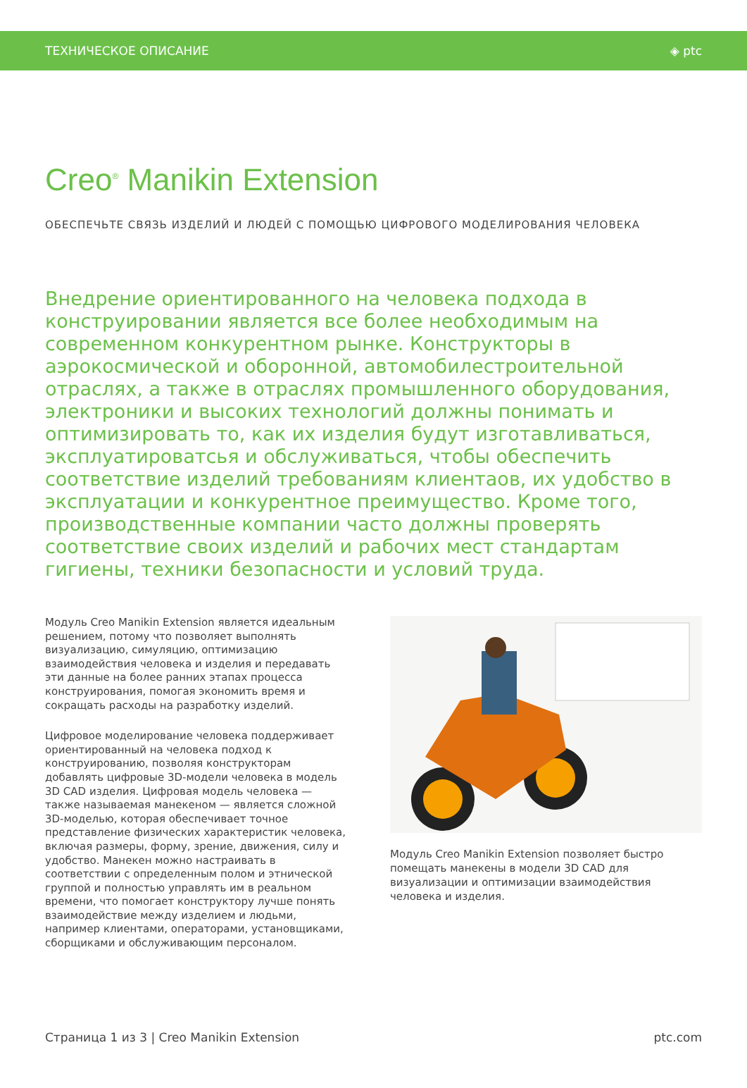ТЕХНИЧЕСКОЕ ОПИСАНИЕ ◈ ptc
Creo<sup>®</sup> Manikin Extension
ОБЕСПЕЧЬТЕ СВЯЗЬ ИЗДЕЛИЙ И ЛЮДЕЙ С ПОМОЩЬЮ ЦИФРОВОГО МОДЕЛИРОВАНИЯ ЧЕЛОВЕКА
Внедрение ориентированного на человека подхода в конструировании является все более необходимым на современном конкурентном рынке. Конструкторы в аэрокосмической и оборонной, автомобилестроительной отраслях, а также в отраслях промышленного оборудования, электроники и высоких технологий должны понимать и оптимизировать то, как их изделия будут изготавливаться, эксплуатироватсья и обслуживаться, чтобы обеспечить соответствие изделий требованиям клиентаов, их удобство в эксплуатации и конкурентное преимущество. Кроме того, производственные компании часто должны проверять соответствие своих изделий и рабочих мест стандартам гигиены, техники безопасности и условий труда.
Модуль Creo Manikin Extension является идеальным решением, потому что позволяет выполнять визуализацию, симуляцию, оптимизацию взаимодействия человека и изделия и передавать эти данные на более ранних этапах процесса конструирования, помогая экономить время и сокращать расходы на разработку изделий.
Цифровое моделирование человека поддерживает ориентированный на человека подход к конструированию, позволяя конструкторам добавлять цифровые 3D-модели человека в модель 3D CAD изделия. Цифровая модель человека — также называемая манекеном — является сложной 3D-моделью, которая обеспечивает точное представление физических характеристик человека, включая размеры, форму, зрение, движения, силу и удобство. Манекен можно настраивать в соответствии с определенным полом и этнической группой и полностью управлять им в реальном времени, что помогает конструктору лучше понять взаимодействие между изделием и людьми, например клиентами, операторами, установщиками, сборщиками и обслуживающим персоналом.
Модуль Creo Manikin Extension позволяет быстро помещать манекены в модели 3D CAD для визуализации и оптимизации взаимодействия человека и изделия.
Страница 1 из 3 | Creo Manikin Extension ptc.com